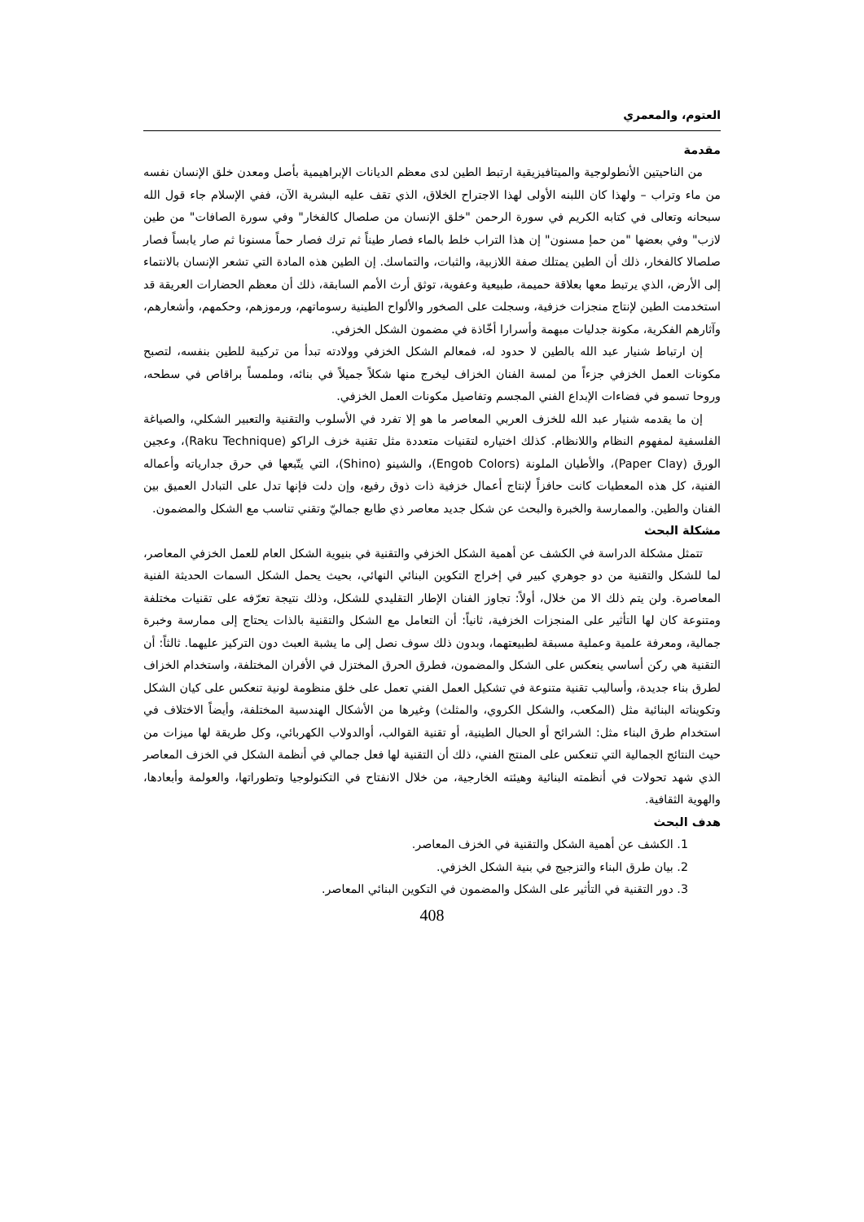العتوم، والمعمري
مقدمة
من الناحيتين الأنطولوجية والميتافيزيقية ارتبط الطين لدى معظم الديانات الإبراهيمية بأصل ومعدن خلق الإنسان نفسه من ماء وتراب – ولهذا كان اللبنه الأولى لهذا الاجتراح الخلاق، الذي تقف عليه البشرية الآن، ففي الإسلام جاء قول الله سبحانه وتعالى في كتابه الكريم في سورة الرحمن "خلق الإنسان من صلصال كالفخار" وفي سورة الصافات" من طين لازب" وفي بعضها "من حمإ مسنون" إن هذا التراب خلط بالماء فصار طيناً ثم ترك فصار حماً مسنونا ثم صار يابساً فصار صلصالا كالفخار، ذلك أن الطين يمتلك صفة اللازبية، والثبات، والتماسك. إن الطين هذه المادة التي تشعر الإنسان بالانتماء إلى الأرض، الذي يرتبط معها بعلاقة حميمة، طبيعية وعفوية، توثق أرث الأمم السابقة، ذلك أن معظم الحضارات العريقة قد استخدمت الطين لإنتاج منجزات خزفية، وسجلت على الصخور والألواح الطينية رسوماتهم، ورموزهم، وحكمهم، وأشعارهم، وآثارهم الفكرية، مكونة جدليات مبهمة وأسرارا أخّاذة في مضمون الشكل الخزفي.
إن ارتباط شنيار عبد الله بالطين لا حدود له، فمعالم الشكل الخزفي وولادته تبدأ من تركيبة للطين بنفسه، لتصبح مكونات العمل الخزفي جزءاً من لمسة الفنان الخزاف ليخرج منها شكلاً جميلاً في بنائه، وملمساً براقاص في سطحه، وروحا تسمو في فضاءات الإبداع الفني المجسم وتفاصيل مكونات العمل الخزفي.
إن ما يقدمه شنيار عبد الله للخزف العربي المعاصر ما هو إلا تفرد في الأسلوب والتقنية والتعبير الشكلي، والصياغة الفلسفية لمفهوم النظام واللانظام. كذلك اختياره لتقنيات متعددة مثل تقنية خزف الراكو (Raku Technique)، وعجين الورق (Paper Clay)، والأطيان الملونة (Engob Colors)، والشينو (Shino)، التي يتّبعها في حرق جدارياته وأعماله الفنية، كل هذه المعطيات كانت حافزاً لإنتاج أعمال خزفية ذات ذوق رفيع، وإن دلت فإنها تدل على التبادل العميق بين الفنان والطين. والممارسة والخبرة والبحث عن شكل جديد معاصر ذي طابع جماليّ وتقني تناسب مع الشكل والمضمون.
مشكلة البحث
تتمثل مشكلة الدراسة في الكشف عن أهمية الشكل الخزفي والتقنية في بنيوية الشكل العام للعمل الخزفي المعاصر، لما للشكل والتقنية من دو جوهري كبير في إخراج التكوين البنائي النهائي، بحيث يحمل الشكل السمات الحديثة الفنية المعاصرة. ولن يتم ذلك الا من خلال، أولاً: تجاوز الفنان الإطار التقليدي للشكل، وذلك نتيجة تعرّفه على تقنيات مختلفة ومتنوعة كان لها التأثير على المنجزات الخزفية، ثانياً: أن التعامل مع الشكل والتقنية بالذات يحتاج إلى ممارسة وخبرة جمالية، ومعرفة علمية وعملية مسبقة لطبيعتهما، وبدون ذلك سوف نصل إلى ما يشبة العبث دون التركيز عليهما. ثالثاً: أن التقنية هي ركن أساسي ينعكس على الشكل والمضمون، فطرق الحرق المختزل في الأفران المختلفة، واستخدام الخزاف لطرق بناء جديدة، وأساليب تقنية متنوعة في تشكيل العمل الفني تعمل على خلق منظومة لونية تنعكس على كيان الشكل وتكويناته البنائية مثل (المكعب، والشكل الكروي، والمثلث) وغيرها من الأشكال الهندسية المختلفة، وأيضاً الاختلاف في استخدام طرق البناء مثل: الشرائح أو الحبال الطينية، أو تقنية القوالب، أوالدولاب الكهربائي، وكل طريقة لها ميزات من حيث النتائج الجمالية التي تنعكس على المنتج الفني، ذلك أن التقنية لها فعل جمالي في أنظمة الشكل في الخزف المعاصر الذي شهد تحولات في أنظمته البنائية وهيئته الخارجية، من خلال الانفتاح في التكنولوجيا وتطوراتها، والعولمة وأبعادها، والهوية الثقافية.
هدف البحث
1. الكشف عن أهمية الشكل والتقنية في الخزف المعاصر.
2. بيان طرق البناء والتزجيج في بنية الشكل الخزفي.
3. دور التقنية في التأثير على الشكل والمضمون في التكوين البنائي المعاصر.
408